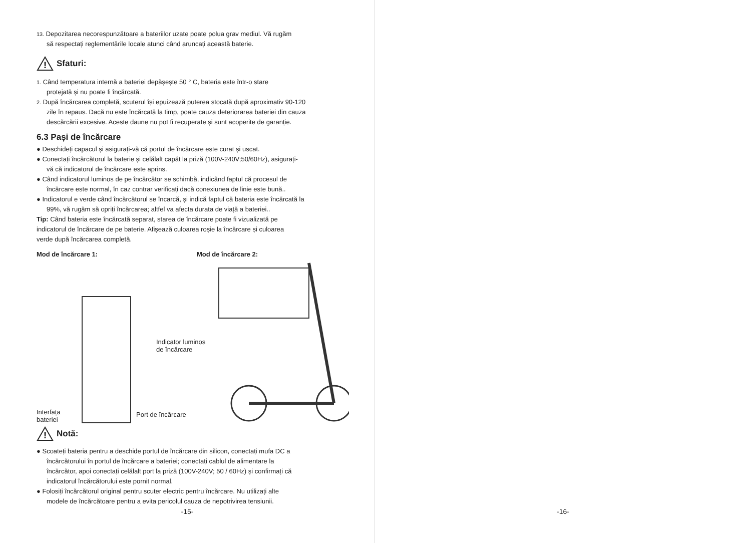13. Depozitarea necorespunzătoare a bateriilor uzate poate polua grav mediul. Vă rugăm
să respectați reglementările locale atunci când aruncați această baterie.
!
Sfaturi:
1. Când temperatura internă a bateriei depășește 50 ° C, bateria este într-o stare
protejată și nu poate fi încărcată.
2. După încărcarea completă, scuterul își epuizează puterea stocată după aproximativ 90-120
zile în repaus. Dacă nu este încărcată la timp, poate cauza deteriorarea bateriei din cauza
descărcării excesive. Aceste daune nu pot fi recuperate și sunt acoperite de garanție.
6.3 Pași de încărcare
● Deschideți capacul și asigurați-vă că portul de încărcare este curat și uscat.
● Conectați încărcătorul la baterie și celălalt capăt la priză (100V-240V;50/60Hz), asigurați-
vă că indicatorul de încărcare este aprins.
● Când indicatorul luminos de pe încărcător se schimbă, indicând faptul că procesul de
încărcare este normal, în caz contrar verificați dacă conexiunea de linie este bună..
● Indicatorul e verde când încărcătorul se încarcă, și indică faptul că bateria este încărcată la
99%, vă rugăm să opriți încărcarea; altfel va afecta durata de viață a bateriei..
Tip: Când bateria este încărcată separat, starea de încărcare poate fi vizualizată pe
indicatorul de încărcare de pe baterie. Afișează culoarea roșie la încărcare și culoarea
verde după încărcarea completă.
Mod de încărcare 1: Mod de încărcare 2:
Interfața
bateriei
Port de încărcare
Indicator luminos
de încărcare
!
Notă:
● Scoateți bateria pentru a deschide portul de încărcare din silicon, conectați mufa DC a
încărcătorului în portul de încărcare a bateriei; conectați cablul de alimentare la
încărcător, apoi conectați celălalt port la priză (100V-240V; 50 / 60Hz) și confirmați că
indicatorul încărcătorului este pornit normal.
● Folosiți încărcătorul original pentru scuter electric pentru încărcare. Nu utilizați alte
modele de încărcătoare pentru a evita pericolul cauza de nepotrivirea tensiunii.
-15-
-16-